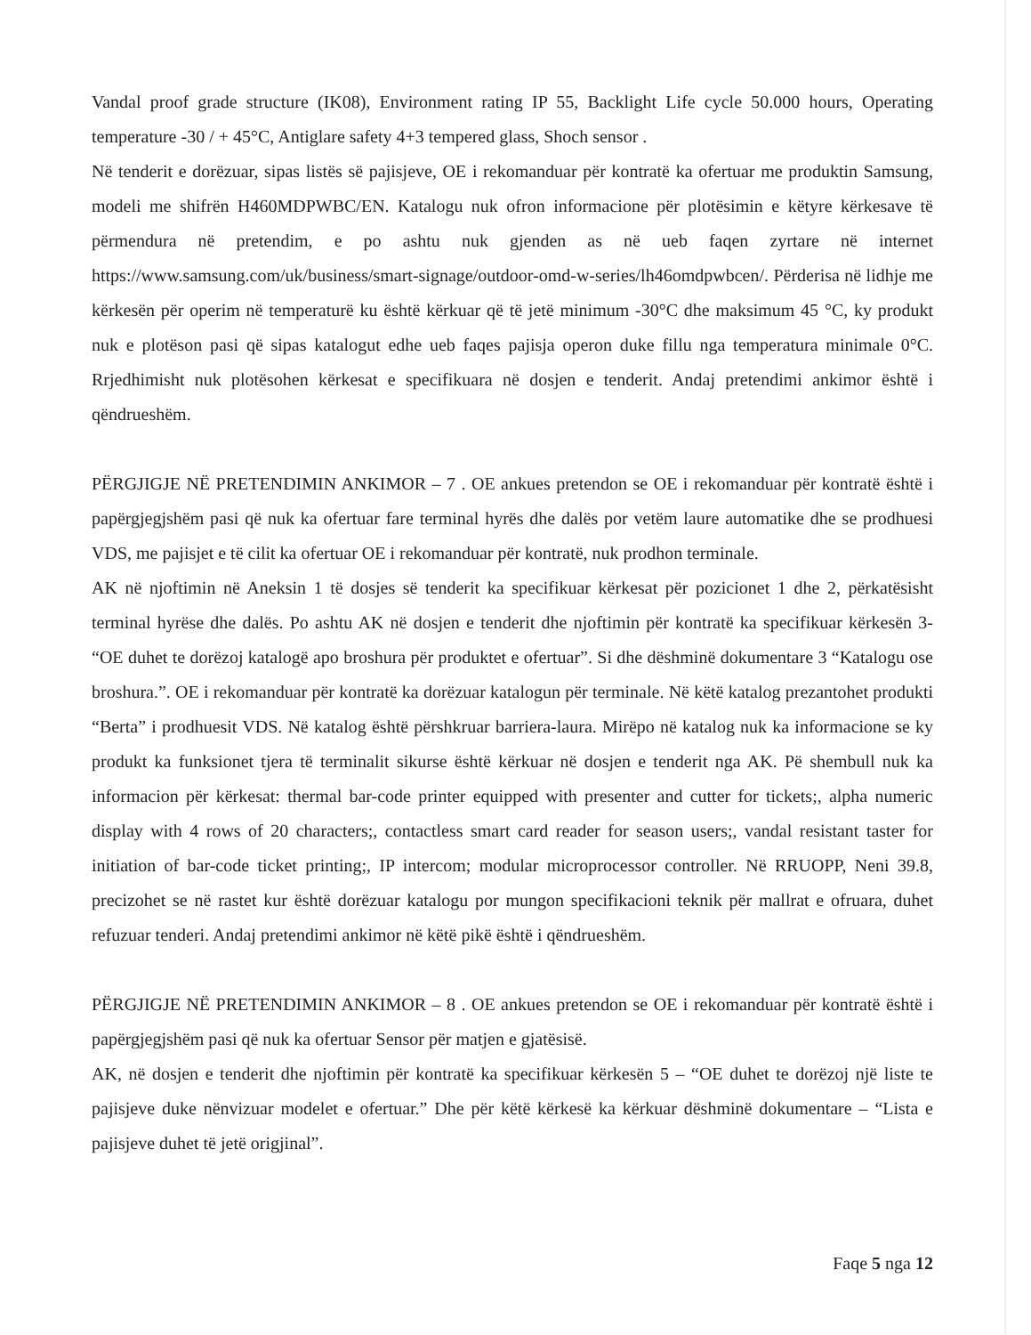Vandal proof grade structure (IK08), Environment rating IP 55, Backlight Life cycle 50.000 hours, Operating temperature -30 / + 45°C, Antiglare safety 4+3 tempered glass, Shoch sensor .
Në tenderit e dorëzuar, sipas listës së pajisjeve, OE i rekomanduar për kontratë ka ofertuar me produktin Samsung, modeli me shifrën H460MDPWBC/EN. Katalogu nuk ofron informacione për plotësimin e këtyre kërkesave të përmendura në pretendim, e po ashtu nuk gjenden as në ueb faqen zyrtare në internet https://www.samsung.com/uk/business/smart-signage/outdoor-omd-w-series/lh46omdpwbcen/. Përderisa në lidhje me kërkesën për operim në temperaturë ku është kërkuar që të jetë minimum -30°C dhe maksimum 45 °C, ky produkt nuk e plotëson pasi që sipas katalogut edhe ueb faqes pajisja operon duke fillu nga temperatura minimale 0°C. Rrjedhimisht nuk plotësohen kërkesat e specifikuara në dosjen e tenderit. Andaj pretendimi ankimor është i qëndrueshëm.
PËRGJIGJE NË PRETENDIMIN ANKIMOR – 7 . OE ankues pretendon se OE i rekomanduar për kontratë është i papërgjegjshëm pasi që nuk ka ofertuar fare terminal hyrës dhe dalës por vetëm laure automatike dhe se prodhuesi VDS, me pajisjet e të cilit ka ofertuar OE i rekomanduar për kontratë, nuk prodhon terminale.
AK në njoftimin në Aneksin 1 të dosjes së tenderit ka specifikuar kërkesat për pozicionet 1 dhe 2, përkatësisht terminal hyrëse dhe dalës. Po ashtu AK në dosjen e tenderit dhe njoftimin për kontratë ka specifikuar kërkesën 3- “OE duhet te dorëzoj katalogë apo broshura për produktet e ofertuar”. Si dhe dëshminë dokumentare 3 “Katalogu ose broshura.”. OE i rekomanduar për kontratë ka dorëzuar katalogun për terminale. Në këtë katalog prezantohet produkti “Berta” i prodhuesit VDS. Në katalog është përshkruar barriera-laura. Mirëpo në katalog nuk ka informacione se ky produkt ka funksionet tjera të terminalit sikurse është kërkuar në dosjen e tenderit nga AK. Pë shembull nuk ka informacion për kërkesat: thermal bar-code printer equipped with presenter and cutter for tickets;, alpha numeric display with 4 rows of 20 characters;, contactless smart card reader for season users;, vandal resistant taster for initiation of bar-code ticket printing;, IP intercom; modular microprocessor controller. Në RRUOPP, Neni 39.8, precizohet se në rastet kur është dorëzuar katalogu por mungon specifikacioni teknik për mallrat e ofruara, duhet refuzuar tenderi. Andaj pretendimi ankimor në këtë pikë është i qëndrueshëm.
PËRGJIGJE NË PRETENDIMIN ANKIMOR – 8 . OE ankues pretendon se OE i rekomanduar për kontratë është i papërgjegjshëm pasi që nuk ka ofertuar Sensor për matjen e gjatësisë.
AK, në dosjen e tenderit dhe njoftimin për kontratë ka specifikuar kërkesën 5 – “OE duhet te dorëzoj një liste te pajisjeve duke nënvizuar modelet e ofertuar.” Dhe për këtë kërkesë ka kërkuar dëshminë dokumentare – “Lista e pajisjeve duhet të jetë origjinal”.
Faqe 5 nga 12